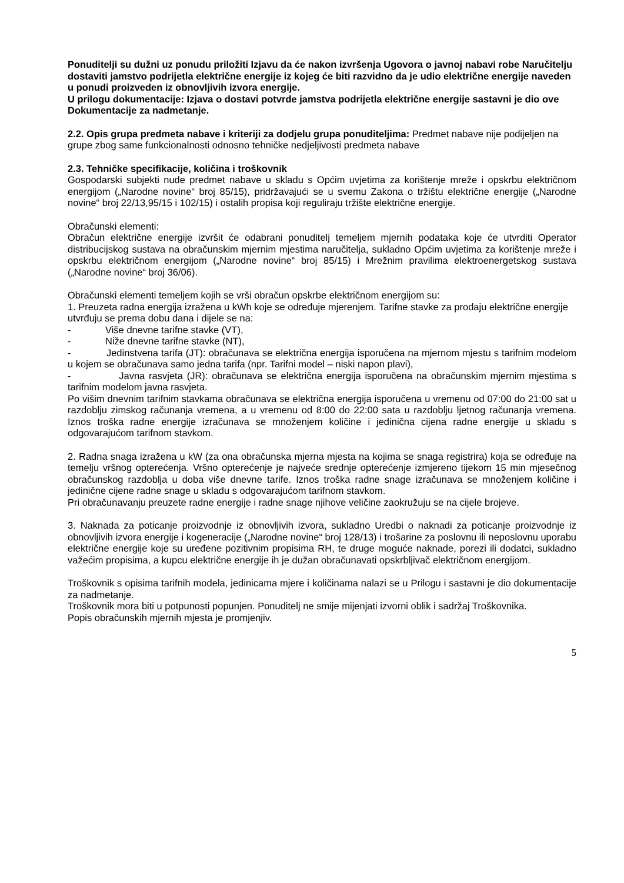Ponuditelji su dužni uz ponudu priložiti Izjavu da će nakon izvršenja Ugovora o javnoj nabavi robe Naručitelju dostaviti jamstvo podrijetla električne energije iz kojeg će biti razvidno da je udio električne energije naveden u ponudi proizveden iz obnovljivih izvora energije.
U prilogu dokumentacije: Izjava o dostavi potvrde jamstva podrijetla električne energije sastavni je dio ove Dokumentacije za nadmetanje.
2.2. Opis grupa predmeta nabave i kriteriji za dodjelu grupa ponuditeljima: Predmet nabave nije podijeljen na grupe zbog same funkcionalnosti odnosno tehničke nedjeljivosti predmeta nabave
2.3. Tehničke specifikacije, količina i troškovnik
Gospodarski subjekti nude predmet nabave u skladu s Općim uvjetima za korištenje mreže i opskrbu električnom energijom („Narodne novine“ broj 85/15), pridržavajući se u svemu Zakona o tržištu električne energije („Narodne novine“ broj 22/13,95/15 i 102/15) i ostalih propisa koji reguliraju tržište električne energije.
Obračunski elementi:
Obračun električne energije izvršit će odabrani ponuditelj temeljem mjernih podataka koje će utvrditi Operator distribucijskog sustava na obračunskim mjernim mjestima naručitelja, sukladno Općim uvjetima za korištenje mreže i opskrbu električnom energijom („Narodne novine“ broj 85/15) i Mrežnim pravilima elektroenergetskog sustava („Narodne novine“ broj 36/06).
Obračunski elementi temeljem kojih se vrši obračun opskrbe električnom energijom su:
1. Preuzeta radna energija izražena u kWh koje se određuje mjerenjem. Tarifne stavke za prodaju električne energije utvrđuju se prema dobu dana i dijele se na:
- Više dnevne tarifne stavke (VT),
- Niže dnevne tarifne stavke (NT),
- Jedinstvena tarifa (JT): obračunava se električna energija isporučena na mjernom mjestu s tarifnim modelom u kojem se obračunava samo jedna tarifa (npr. Tarifni model – niski napon plavi),
- Javna rasvjeta (JR): obračunava se električna energija isporučena na obračunskim mjernim mjestima s tarifnim modelom javna rasvjeta.
Po višim dnevnim tarifnim stavkama obračunava se električna energija isporučena u vremenu od 07:00 do 21:00 sat u razdoblju zimskog računanja vremena, a u vremenu od 8:00 do 22:00 sata u razdoblju ljetnog računanja vremena. Iznos troška radne energije izračunava se množenjem količine i jedinična cijena radne energije u skladu s odgovarajućom tarifnom stavkom.
2. Radna snaga izražena u kW (za ona obračunska mjerna mjesta na kojima se snaga registrira) koja se određuje na temelju vršnog opterećenja. Vršno opterećenje je najveće srednje opterećenje izmjereno tijekom 15 min mjesečnog obračunskog razdoblja u doba više dnevne tarife. Iznos troška radne snage izračunava se množenjem količine i jedinične cijene radne snage u skladu s odgovarajućom tarifnom stavkom.
Pri obračunavanju preuzete radne energije i radne snage njihove veličine zaokružuju se na cijele brojeve.
3. Naknada za poticanje proizvodnje iz obnovljivih izvora, sukladno Uredbi o naknadi za poticanje proizvodnje iz obnovljivih izvora energije i kogeneracije („Narodne novine“ broj 128/13) i trošarine za poslovnu ili neposlovnu uporabu električne energije koje su uređene pozitivnim propisima RH, te druge moguće naknade, porezi ili dodatci, sukladno važećim propisima, a kupcu električne energije ih je dužan obračunavati opskrbljivač električnom energijom.
Troškovnik s opisima tarifnih modela, jedinicama mjere i količinama nalazi se u Prilogu i sastavni je dio dokumentacije za nadmetanje.
Troškovnik mora biti u potpunosti popunjen. Ponuditelj ne smije mijenjati izvorni oblik i sadržaj Troškovnika.
Popis obračunskih mjernih mjesta je promjenjiv.
5